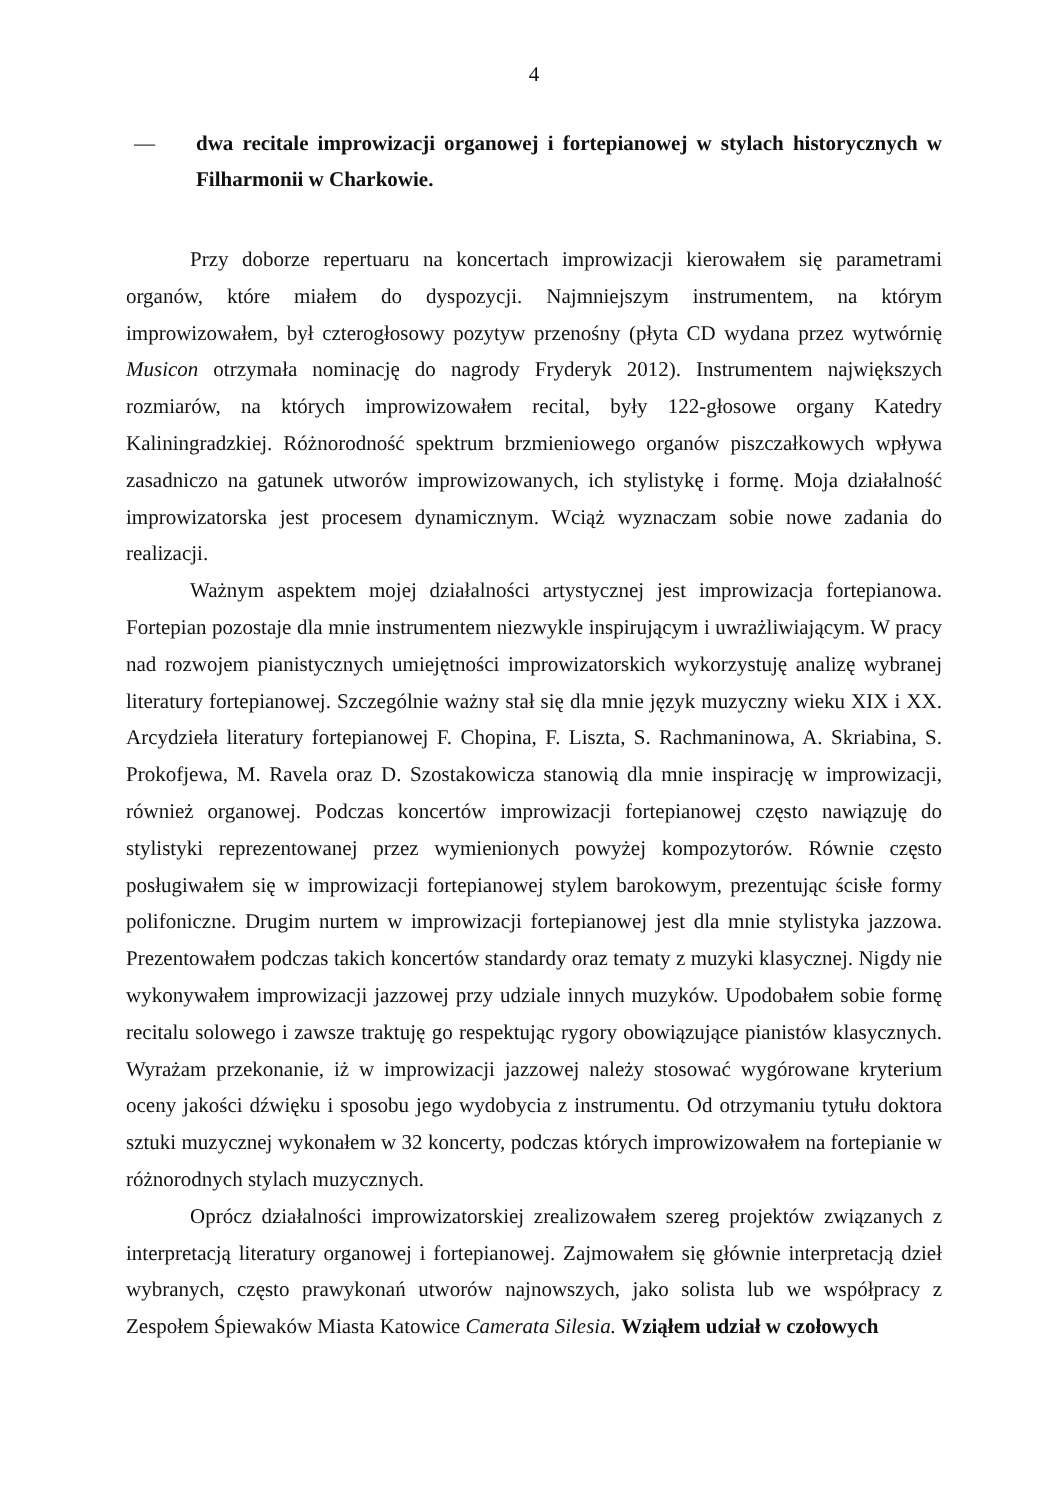4
— dwa recitale improwizacji organowej i fortepianowej w stylach historycznych w Filharmonii w Charkowie.
Przy doborze repertuaru na koncertach improwizacji kierowałem się parametrami organów, które miałem do dyspozycji. Najmniejszym instrumentem, na którym improwizowałem, był czterogłosowy pozytyw przenośny (płyta CD wydana przez wytwórnię Musicon otrzymała nominację do nagrody Fryderyk 2012). Instrumentem największych rozmiarów, na których improwizowałem recital, były 122-głosowe organy Katedry Kaliningradzkiej. Różnorodność spektrum brzmieniowego organów piszczałkowych wpływa zasadniczo na gatunek utworów improwizowanych, ich stylistykę i formę. Moja działalność improwizatorska jest procesem dynamicznym. Wciąż wyznaczam sobie nowe zadania do realizacji.
Ważnym aspektem mojej działalności artystycznej jest improwizacja fortepianowa. Fortepian pozostaje dla mnie instrumentem niezwykle inspirującym i uwrażliwiającym. W pracy nad rozwojem pianistycznych umiejętności improwizatorskich wykorzystuję analizę wybranej literatury fortepianowej. Szczególnie ważny stał się dla mnie język muzyczny wieku XIX i XX. Arcydzieła literatury fortepianowej F. Chopina, F. Liszta, S. Rachmaninowa, A. Skriabina, S. Prokofjewa, M. Ravela oraz D. Szostakowicza stanowią dla mnie inspirację w improwizacji, również organowej. Podczas koncertów improwizacji fortepianowej często nawiązuję do stylistyki reprezentowanej przez wymienionych powyżej kompozytorów. Równie często posługiwałem się w improwizacji fortepianowej stylem barokowym, prezentując ścisłe formy polifoniczne. Drugim nurtem w improwizacji fortepianowej jest dla mnie stylistyka jazzowa. Prezentowałem podczas takich koncertów standardy oraz tematy z muzyki klasycznej. Nigdy nie wykonywałem improwizacji jazzowej przy udziale innych muzyków. Upodobałem sobie formę recitalu solowego i zawsze traktuję go respektując rygory obowiązujące pianistów klasycznych. Wyrażam przekonanie, iż w improwizacji jazzowej należy stosować wygórowane kryterium oceny jakości dźwięku i sposobu jego wydobycia z instrumentu. Od otrzymaniu tytułu doktora sztuki muzycznej wykonałem w 32 koncerty, podczas których improwizowałem na fortepianie w różnorodnych stylach muzycznych.
Oprócz działalności improwizatorskiej zrealizowałem szereg projektów związanych z interpretacją literatury organowej i fortepianowej. Zajmowałem się głównie interpretacją dzieł wybranych, często prawykonań utworów najnowszych, jako solista lub we współpracy z Zespołem Śpiewaków Miasta Katowice Camerata Silesia. Wziąłem udział w czołowych